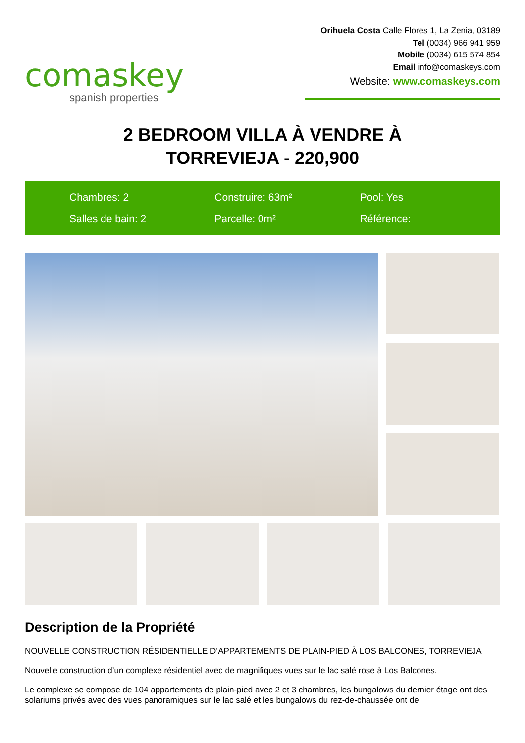comaskey
spanish properties
Orihuela Costa Calle Flores 1, La Zenia, 03189
Tel (0034) 966 941 959
Mobile (0034) 615 574 854
Email info@comaskeys.com
Website: www.comaskeys.com
2 BEDROOM VILLA À VENDRE À
TORREVIEJA - 220,900
Chambres: 2
Construire: 63m²
Pool: Yes
Salles de bain: 2
Parcelle: 0m²
Référence:
Description de la Propriété
NOUVELLE CONSTRUCTION RÉSIDENTIELLE D’APPARTEMENTS DE PLAIN-PIED À LOS BALCONES, TORREVIEJA
Nouvelle construction d’un complexe résidentiel avec de magnifiques vues sur le lac salé rose à Los Balcones.
Le complexe se compose de 104 appartements de plain-pied avec 2 et 3 chambres, les bungalows du dernier étage ont des solariums privés avec des vues panoramiques sur le lac salé et les bungalows du rez-de-chaussée ont de